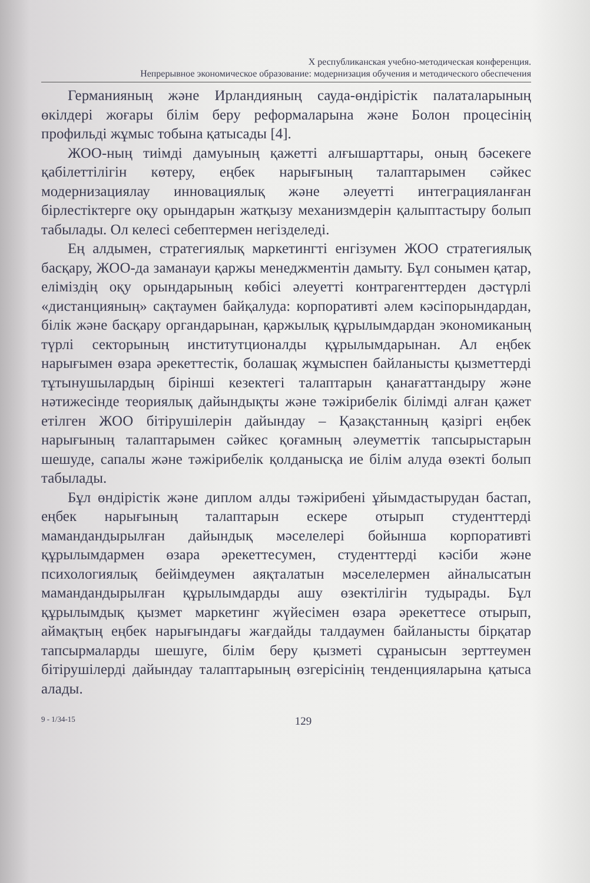X республиканская учебно-методическая конференция.
Непрерывное экономическое образование: модернизация обучения и методического обеспечения
Германияның және Ирландияның сауда-өндірістік палаталарының өкілдері жоғары білім беру реформаларына және Болон процесінің профильді жұмыс тобына қатысады [4].
ЖОО-ның тиімді дамуының қажетті алғышарттары, оның бәсекеге қабілеттілігін көтеру, еңбек нарығының талаптарымен сәйкес модернизациялау инновациялық және әлеуетті интеграцияланған бірлестіктерге оқу орындарын жатқызу механизмдерін қалыптастыру болып табылады. Ол келесі себептермен негізделеді.
Ең алдымен, стратегиялық маркетингті енгізумен ЖОО стратегиялық басқару, ЖОО-да заманауи қаржы менеджментін дамыту. Бұл сонымен қатар, еліміздің оқу орындарының көбісі әлеуетті контрагенттерден дәстүрлі «дистанцияның» сақтаумен байқалуда: корпоративті әлем кәсіпорындардан, білік және басқару органдарынан, қаржылық құрылымдардан экономиканың түрлі секторының институтционалды құрылымдарынан. Ал еңбек нарығымен өзара әрекеттестік, болашақ жұмыспен байланысты қызметтерді тұтынушылардың бірінші кезектегі талаптарын қанағаттандыру және нәтижесінде теориялық дайындықты және тәжірибелік білімді алған қажет етілген ЖОО бітірушілерін дайындау – Қазақстанның қазіргі еңбек нарығының талаптарымен сәйкес қоғамның әлеуметтік тапсырыстарын шешуде, сапалы және тәжірибелік қолданысқа ие білім алуда өзекті болып табылады.
Бұл өндірістік және диплом алды тәжірибені ұйымдастырудан бастап, еңбек нарығының талаптарын ескере отырып студенттерді мамандандырылған дайындық мәселелері бойынша корпоративті құрылымдармен өзара әрекеттесумен, студенттерді кәсіби және психологиялық бейімдеумен аяқталатын мәселелермен айналысатын мамандандырылған құрылымдарды ашу өзектілігін тудырады. Бұл құрылымдық қызмет маркетинг жүйесімен өзара әрекеттесе отырып, аймақтың еңбек нарығындағы жағдайды талдаумен байланысты бірқатар тапсырмаларды шешуге, білім беру қызметі сұранысын зерттеумен бітірушілерді дайындау талаптарының өзгерісінің тенденцияларына қатыса алады.
9 - 1/34-15 129